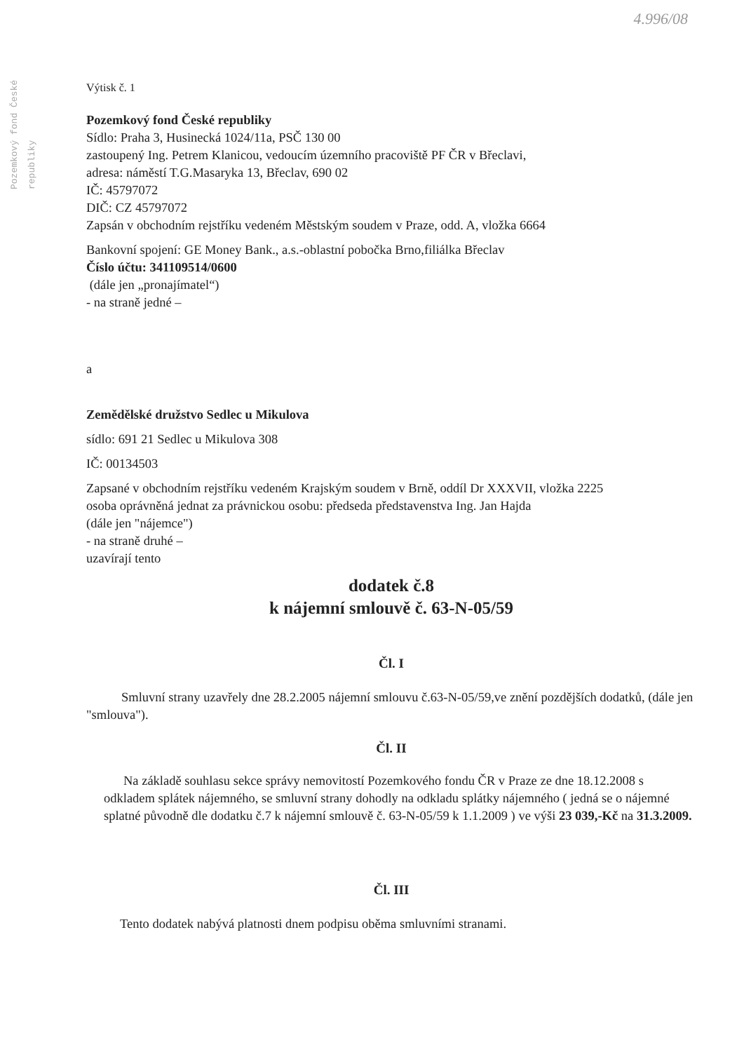4.996/08
Pozemkový fond České republiky
Výtisk č. 1
Pozemkový fond České republiky
Sídlo: Praha 3, Husinecká 1024/11a, PSČ 130 00
zastoupený Ing. Petrem Klanicou, vedoucím územního pracoviště PF ČR v Břeclavi,
adresa: náměstí T.G.Masaryka 13, Břeclav, 690 02
IČ: 45797072
DIČ: CZ 45797072
Zapsán v obchodním rejstříku vedeném Městským soudem v Praze, odd. A, vložka 6664
Bankovní spojení: GE Money Bank., a.s.-oblastní pobočka Brno,filiálka Břeclav
Číslo účtu: 341109514/0600
(dále jen „pronajímatel“)
- na straně jedné –
a
Zemědělské družstvo Sedlec u Mikulova
sídlo: 691 21 Sedlec u Mikulova 308
IČ: 00134503
Zapsané v obchodním rejstříku vedeném Krajským soudem v Brně, oddíl Dr XXXVII, vložka 2225
osoba oprávněná jednat za právnickou osobu: předseda představenstva Ing. Jan Hajda
(dále jen "nájemce")
- na straně druhé –
uzavírají tento
dodatek č.8
k nájemní smlouvě č. 63-N-05/59
Čl. I
Smluvní strany uzavřely dne 28.2.2005 nájemní smlouvu č.63-N-05/59,ve znění pozdějších dodatků, (dále jen "smlouva").
Čl. II
Na základě souhlasu sekce správy nemovitostí Pozemkového fondu ČR v Praze ze dne 18.12.2008 s odkladem splátek nájemného, se smluvní strany dohodly na odkladu splátky nájemného ( jedná se o nájemné splatné původně dle dodatku č.7 k nájemní smlouvě č. 63-N-05/59 k 1.1.2009 ) ve výši 23 039,-Kč na 31.3.2009.
Čl. III
Tento dodatek nabývá platnosti dnem podpisu oběma smluvními stranami.